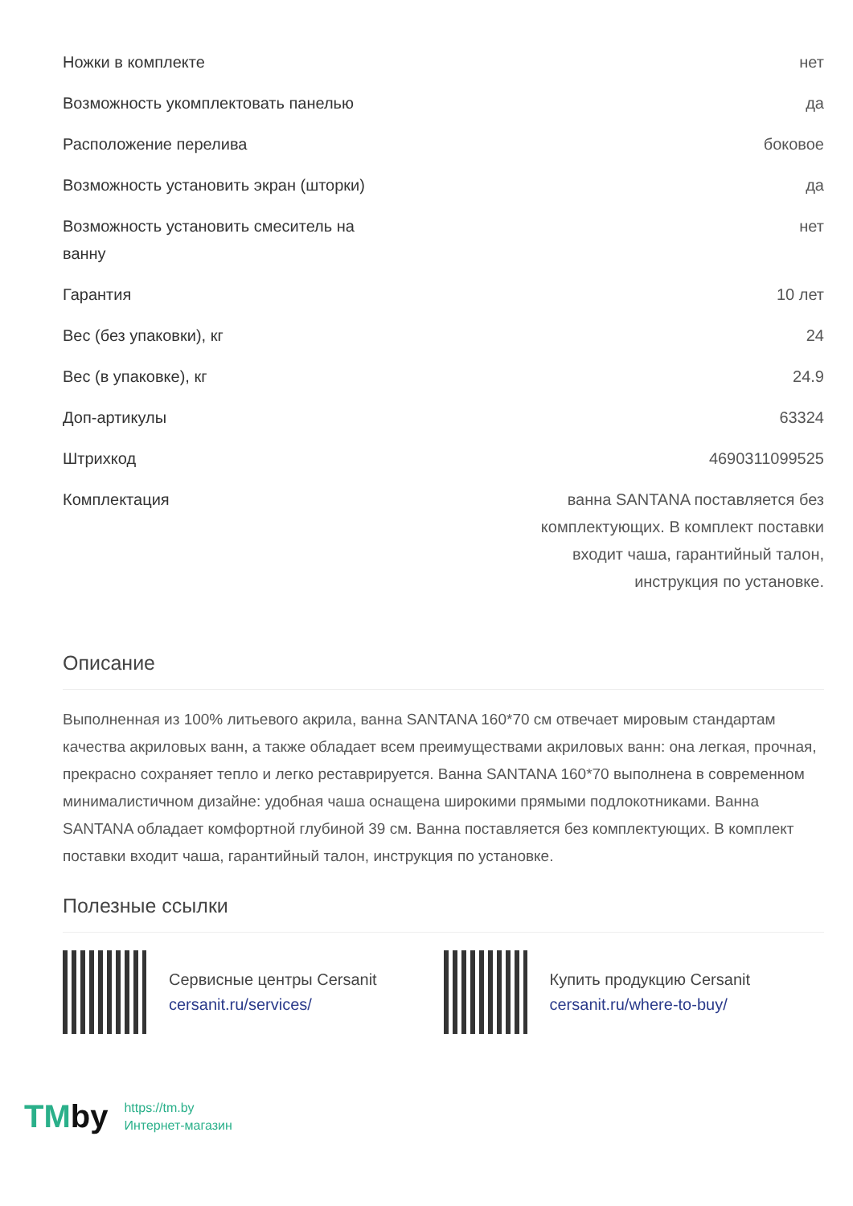| Ножки в комплекте | нет |
| Возможность укомплектовать панелью | да |
| Расположение перелива | боковое |
| Возможность установить экран (шторки) | да |
| Возможность установить смеситель на ванну | нет |
| Гарантия | 10 лет |
| Вес (без упаковки), кг | 24 |
| Вес (в упаковке), кг | 24.9 |
| Доп-артикулы | 63324 |
| Штрихкод | 4690311099525 |
| Комплектация | ванна SANTANA поставляется без комплектующих. В комплект поставки входит чаша, гарантийный талон, инструкция по установке. |
Описание
Выполненная из 100% литьевого акрила, ванна SANTANA 160*70 см отвечает мировым стандартам качества акриловых ванн, а также обладает всем преимуществами акриловых ванн: она легкая, прочная, прекрасно сохраняет тепло и легко реставрируется. Ванна SANTANA 160*70 выполнена в современном минималистичном дизайне: удобная чаша оснащена широкими прямыми подлокотниками. Ванна SANTANA обладает комфортной глубиной 39 см. Ванна поставляется без комплектующих. В комплект поставки входит чаша, гарантийный талон, инструкция по установке.
Полезные ссылки
Сервисные центры Cersanit
cersanit.ru/services/
Купить продукцию Cersanit
cersanit.ru/where-to-buy/
TMby
https://tm.by
Интернет-магазин